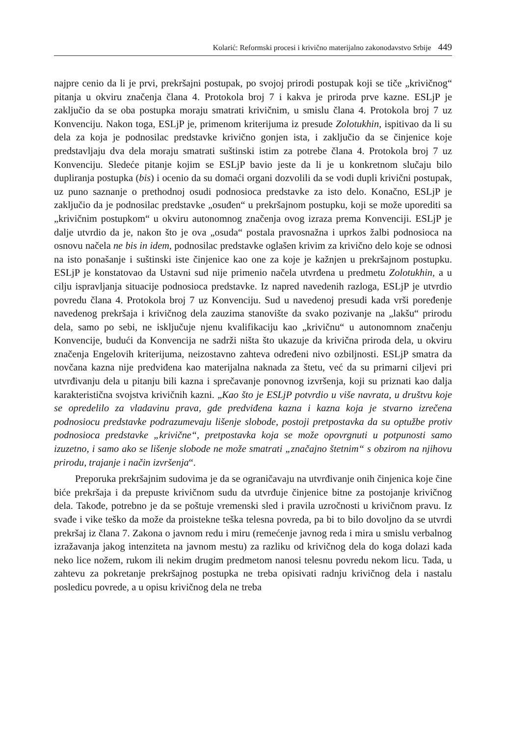Kolarić: Reformski procesi i krivično materijalno zakonodavstvo Srbije 449
najpre cenio da li je prvi, prekršajni postupak, po svojoj prirodi postupak koji se tiče „krivičnog“ pitanja u okviru značenja člana 4. Protokola broj 7 i kakva je priroda prve kazne. ESLjP je zaključio da se oba postupka moraju smatrati krivičnim, u smislu člana 4. Protokola broj 7 uz Konvenciju. Nakon toga, ESLjP je, primenom kriterijuma iz presude Zolotukhin, ispitivao da li su dela za koja je podnosilac predstavke krivično gonjen ista, i zaključio da se činjenice koje predstavljaju dva dela moraju smatrati suštinski istim za potrebe člana 4. Protokola broj 7 uz Konvenciju. Sledeće pitanje kojim se ESLjP bavio jeste da li je u konkretnom slučaju bilo dupliranja postupka (bis) i ocenio da su domaći organi dozvolili da se vodi dupli krivični postupak, uz puno saznanje o prethodnoj osudi podnosioca predstavke za isto delo. Konačno, ESLjP je zaključio da je podnosilac predstavke „osuđen“ u prekršajnom postupku, koji se može uporediti sa „krivičnim postupkom“ u okviru autonomnog značenja ovog izraza prema Konvenciji. ESLjP je dalje utvrdio da je, nakon što je ova „osuda“ postala pravosnažna i uprkos žalbi podnosioca na osnovu načela ne bis in idem, podnosilac predstavke oglašen krivim za krivično delo koje se odnosi na isto ponašanje i suštinski iste činjenice kao one za koje je kažnjen u prekršajnom postupku. ESLjP je konstatovao da Ustavni sud nije primenio načela utvrđena u predmetu Zolotukhin, a u cilju ispravljanja situacije podnosioca predstavke. Iz napred navedenih razloga, ESLjP je utvrdio povredu člana 4. Protokola broj 7 uz Konvenciju. Sud u navedenoj presudi kada vrši poređenje navedenog prekršaja i krivičnog dela zauzima stanovište da svako pozivanje na „lakšu“ prirodu dela, samo po sebi, ne isključuje njenu kvalifikaciju kao „krivičnu“ u autonomnom značenju Konvencije, budući da Konvencija ne sadrži ništa što ukazuje da krivična priroda dela, u okviru značenja Engelovih kriterijuma, neizostavno zahteva određeni nivo ozbiljnosti. ESLjP smatra da novčana kazna nije predviđena kao materijalna naknada za štetu, već da su primarni ciljevi pri utvrđivanju dela u pitanju bili kazna i sprečavanje ponovnog izvršenja, koji su priznati kao dalja karakteristična svojstva krivičnih kazni. „Kao što je ESLjP potvrdio u više navrata, u društvu koje se opredelilo za vladavinu prava, gde predviđena kazna i kazna koja je stvarno izrečena podnosiocu predstavke podrazumevaju lišenje slobode, postoji pretpostavka da su optužbe protiv podnosioca predstavke „krivične“, pretpostavka koja se može opovrgnuti u potpunosti samo izuzetno, i samo ako se lišenje slobode ne može smatrati „značajno štetnim“ s obzirom na njihovu prirodu, trajanje i način izvršenja“.
Preporuka prekršajnim sudovima je da se ograničavaju na utvrđivanje onih činjenica koje čine biće prekršaja i da prepuste krivičnom sudu da utvrđuje činjenice bitne za postojanje krivičnog dela. Takođe, potrebno je da se poštuje vremenski sled i pravila uzročnosti u krivičnom pravu. Iz svađe i vike teško da može da proistekne teška telesna povreda, pa bi to bilo dovoljno da se utvrdi prekršaj iz člana 7. Zakona o javnom redu i miru (remećenje javnog reda i mira u smislu verbalnog izražavanja jakog intenziteta na javnom mestu) za razliku od krivičnog dela do koga dolazi kada neko lice nožem, rukom ili nekim drugim predmetom nanosi telesnu povredu nekom licu. Tada, u zahtevu za pokretanje prekršajnog postupka ne treba opisivati radnju krivičnog dela i nastalu posledicu povrede, a u opisu krivičnog dela ne treba